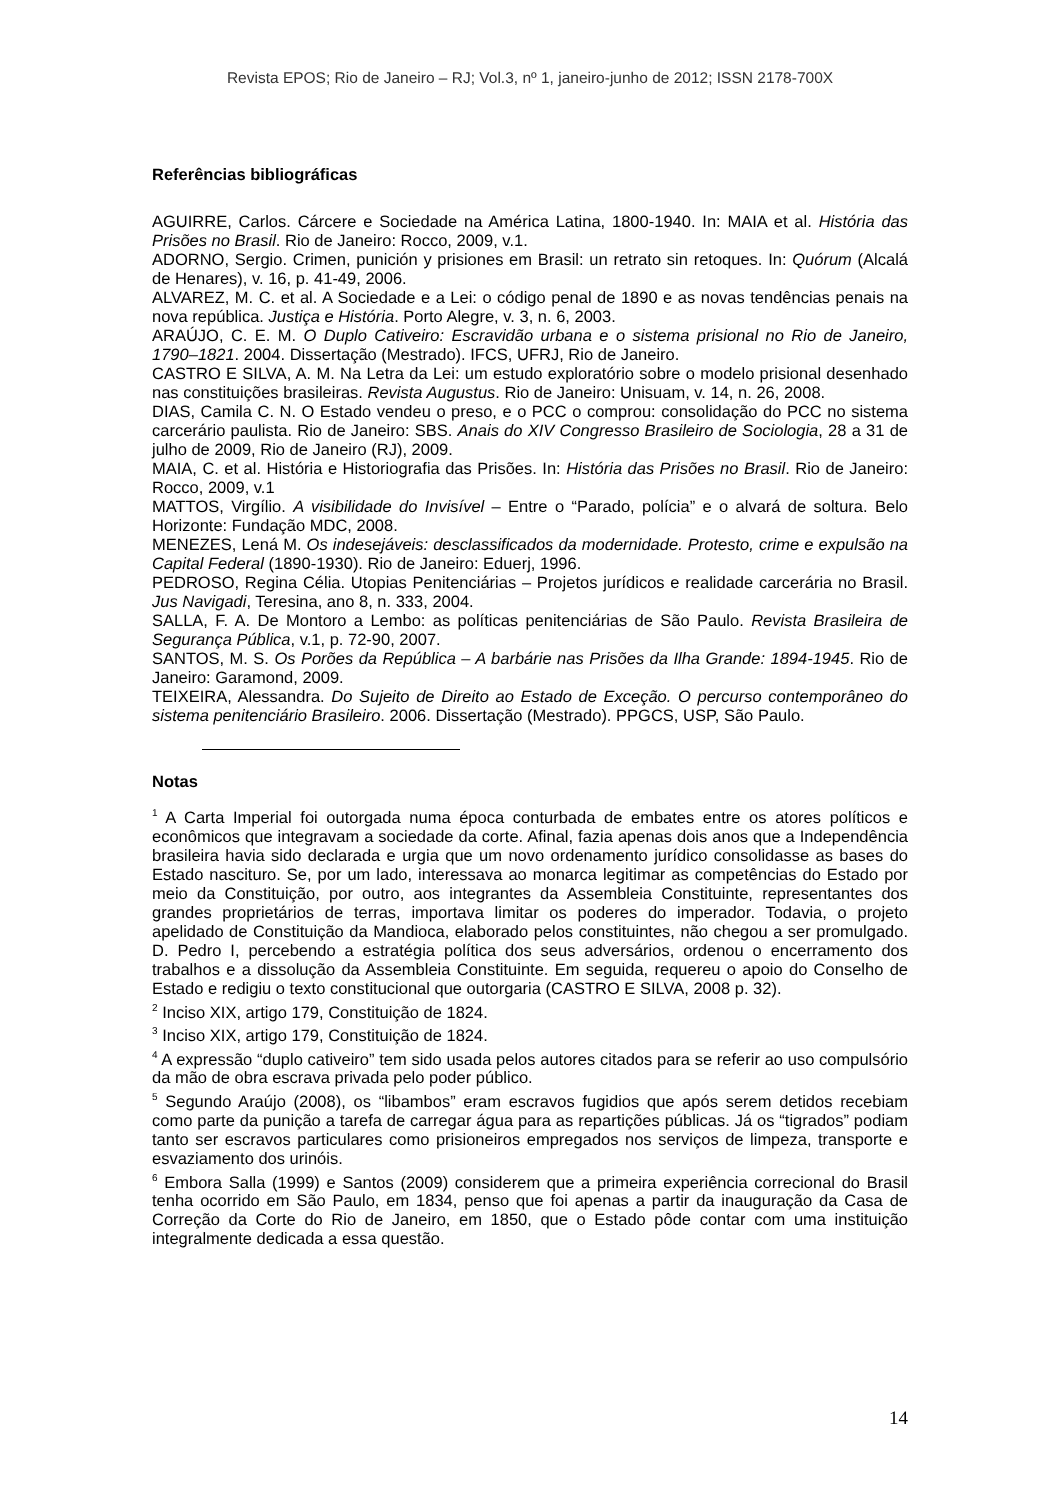Revista EPOS; Rio de Janeiro – RJ; Vol.3, nº 1, janeiro-junho de 2012; ISSN 2178-700X
Referências bibliográficas
AGUIRRE, Carlos. Cárcere e Sociedade na América Latina, 1800-1940. In: MAIA et al. História das Prisões no Brasil. Rio de Janeiro: Rocco, 2009, v.1.
ADORNO, Sergio. Crimen, punición y prisiones em Brasil: un retrato sin retoques. In: Quórum (Alcalá de Henares), v. 16, p. 41-49, 2006.
ALVAREZ, M. C. et al. A Sociedade e a Lei: o código penal de 1890 e as novas tendências penais na nova república. Justiça e História. Porto Alegre, v. 3, n. 6, 2003.
ARAÚJO, C. E. M. O Duplo Cativeiro: Escravidão urbana e o sistema prisional no Rio de Janeiro, 1790–1821. 2004. Dissertação (Mestrado). IFCS, UFRJ, Rio de Janeiro.
CASTRO E SILVA, A. M. Na Letra da Lei: um estudo exploratório sobre o modelo prisional desenhado nas constituições brasileiras. Revista Augustus. Rio de Janeiro: Unisuam, v. 14, n. 26, 2008.
DIAS, Camila C. N. O Estado vendeu o preso, e o PCC o comprou: consolidação do PCC no sistema carcerário paulista. Rio de Janeiro: SBS. Anais do XIV Congresso Brasileiro de Sociologia, 28 a 31 de julho de 2009, Rio de Janeiro (RJ), 2009.
MAIA, C. et al. História e Historiografia das Prisões. In: História das Prisões no Brasil. Rio de Janeiro: Rocco, 2009, v.1
MATTOS, Virgílio. A visibilidade do Invisível – Entre o “Parado, polícia” e o alvará de soltura. Belo Horizonte: Fundação MDC, 2008.
MENEZES, Lená M. Os indesejáveis: desclassificados da modernidade. Protesto, crime e expulsão na Capital Federal (1890-1930). Rio de Janeiro: Eduerj, 1996.
PEDROSO, Regina Célia. Utopias Penitenciárias – Projetos jurídicos e realidade carcerária no Brasil. Jus Navigadi, Teresina, ano 8, n. 333, 2004.
SALLA, F. A. De Montoro a Lembo: as políticas penitenciárias de São Paulo. Revista Brasileira de Segurança Pública, v.1, p. 72-90, 2007.
SANTOS, M. S. Os Porões da República – A barbárie nas Prisões da Ilha Grande: 1894-1945. Rio de Janeiro: Garamond, 2009.
TEIXEIRA, Alessandra. Do Sujeito de Direito ao Estado de Exceção. O percurso contemporâneo do sistema penitenciário Brasileiro. 2006. Dissertação (Mestrado). PPGCS, USP, São Paulo.
Notas
<sup>1</sup> A Carta Imperial foi outorgada numa época conturbada de embates entre os atores políticos e econômicos que integravam a sociedade da corte. Afinal, fazia apenas dois anos que a Independência brasileira havia sido declarada e urgia que um novo ordenamento jurídico consolidasse as bases do Estado nascituro. Se, por um lado, interessava ao monarca legitimar as competências do Estado por meio da Constituição, por outro, aos integrantes da Assembleia Constituinte, representantes dos grandes proprietários de terras, importava limitar os poderes do imperador. Todavia, o projeto apelidado de Constituição da Mandioca, elaborado pelos constituintes, não chegou a ser promulgado. D. Pedro I, percebendo a estratégia política dos seus adversários, ordenou o encerramento dos trabalhos e a dissolução da Assembleia Constituinte. Em seguida, requereu o apoio do Conselho de Estado e redigiu o texto constitucional que outorgaria (CASTRO E SILVA, 2008 p. 32).
<sup>2</sup> Inciso XIX, artigo 179, Constituição de 1824.
<sup>3</sup> Inciso XIX, artigo 179, Constituição de 1824.
<sup>4</sup> A expressão “duplo cativeiro” tem sido usada pelos autores citados para se referir ao uso compulsório da mão de obra escrava privada pelo poder público.
<sup>5</sup> Segundo Araújo (2008), os “libambos” eram escravos fugidios que após serem detidos recebiam como parte da punição a tarefa de carregar água para as repartições públicas. Já os “tigrados” podiam tanto ser escravos particulares como prisioneiros empregados nos serviços de limpeza, transporte e esvaziamento dos urinóis.
<sup>6</sup> Embora Salla (1999) e Santos (2009) considerem que a primeira experiência correcional do Brasil tenha ocorrido em São Paulo, em 1834, penso que foi apenas a partir da inauguração da Casa de Correção da Corte do Rio de Janeiro, em 1850, que o Estado pôde contar com uma instituição integralmente dedicada a essa questão.
14